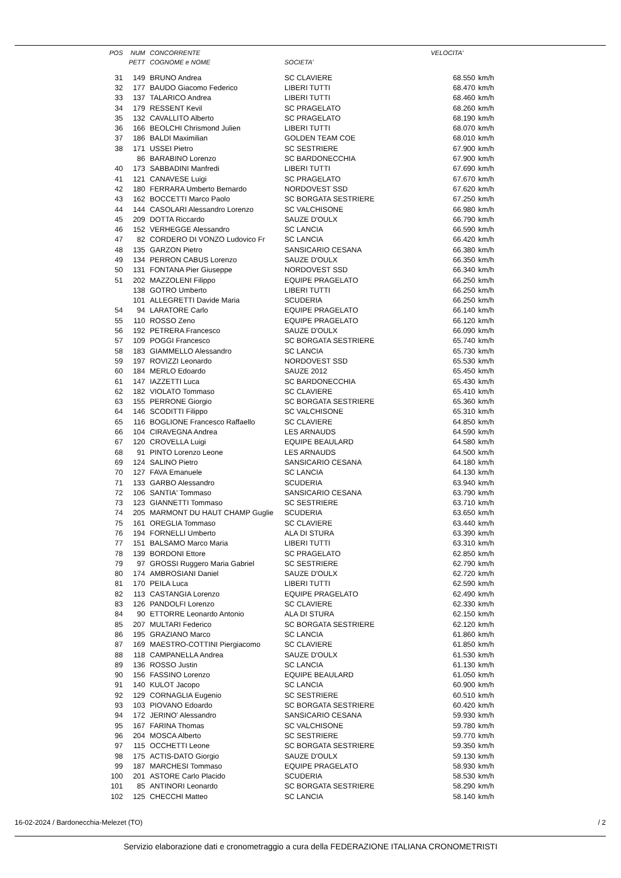| POS | NUM | CONCORRENTE | | VELOCITA' | |
| --- | --- | --- | --- | --- | --- |
| | PETT | COGNOME e NOME | SOCIETA' | | |
| 31 | 149 | BRUNO Andrea | SC CLAVIERE | 68.550 | km/h |
| 32 | 177 | BAUDO Giacomo Federico | LIBERI TUTTI | 68.470 | km/h |
| 33 | 137 | TALARICO Andrea | LIBERI TUTTI | 68.460 | km/h |
| 34 | 179 | RESSENT Kevil | SC PRAGELATO | 68.260 | km/h |
| 35 | 132 | CAVALLITO Alberto | SC PRAGELATO | 68.190 | km/h |
| 36 | 166 | BEOLCHI Chrismond Julien | LIBERI TUTTI | 68.070 | km/h |
| 37 | 186 | BALDI Maximilian | GOLDEN TEAM COE | 68.010 | km/h |
| 38 | 171 | USSEI Pietro | SC SESTRIERE | 67.900 | km/h |
| | 86 | BARABINO Lorenzo | SC BARDONECCHIA | 67.900 | km/h |
| 40 | 173 | SABBADINI Manfredi | LIBERI TUTTI | 67.690 | km/h |
| 41 | 121 | CANAVESE Luigi | SC PRAGELATO | 67.670 | km/h |
| 42 | 180 | FERRARA Umberto Bernardo | NORDOVEST SSD | 67.620 | km/h |
| 43 | 162 | BOCCETTI Marco Paolo | SC BORGATA SESTRIERE | 67.250 | km/h |
| 44 | 144 | CASOLARI Alessandro Lorenzo | SC VALCHISONE | 66.980 | km/h |
| 45 | 209 | DOTTA Riccardo | SAUZE D'OULX | 66.790 | km/h |
| 46 | 152 | VERHEGGE Alessandro | SC LANCIA | 66.590 | km/h |
| 47 | 82 | CORDERO DI VONZO Ludovico Fr | SC LANCIA | 66.420 | km/h |
| 48 | 135 | GARZON Pietro | SANSICARIO CESANA | 66.380 | km/h |
| 49 | 134 | PERRON CABUS Lorenzo | SAUZE D'OULX | 66.350 | km/h |
| 50 | 131 | FONTANA Pier Giuseppe | NORDOVEST SSD | 66.340 | km/h |
| 51 | 202 | MAZZOLENI Filippo | EQUIPE PRAGELATO | 66.250 | km/h |
| | 138 | GOTRO Umberto | LIBERI TUTTI | 66.250 | km/h |
| | 101 | ALLEGRETTI Davide Maria | SCUDERIA | 66.250 | km/h |
| 54 | 94 | LARATORE Carlo | EQUIPE PRAGELATO | 66.140 | km/h |
| 55 | 110 | ROSSO Zeno | EQUIPE PRAGELATO | 66.120 | km/h |
| 56 | 192 | PETRERA Francesco | SAUZE D'OULX | 66.090 | km/h |
| 57 | 109 | POGGI Francesco | SC BORGATA SESTRIERE | 65.740 | km/h |
| 58 | 183 | GIAMMELLO Alessandro | SC LANCIA | 65.730 | km/h |
| 59 | 197 | ROVIZZI Leonardo | NORDOVEST SSD | 65.530 | km/h |
| 60 | 184 | MERLO Edoardo | SAUZE 2012 | 65.450 | km/h |
| 61 | 147 | IAZZETTI Luca | SC BARDONECCHIA | 65.430 | km/h |
| 62 | 182 | VIOLATO Tommaso | SC CLAVIERE | 65.410 | km/h |
| 63 | 155 | PERRONE Giorgio | SC BORGATA SESTRIERE | 65.360 | km/h |
| 64 | 146 | SCODITTI Filippo | SC VALCHISONE | 65.310 | km/h |
| 65 | 116 | BOGLIONE Francesco Raffaello | SC CLAVIERE | 64.850 | km/h |
| 66 | 104 | CIRAVEGNA Andrea | LES ARNAUDS | 64.590 | km/h |
| 67 | 120 | CROVELLA Luigi | EQUIPE BEAULARD | 64.580 | km/h |
| 68 | 91 | PINTO Lorenzo Leone | LES ARNAUDS | 64.500 | km/h |
| 69 | 124 | SALINO Pietro | SANSICARIO CESANA | 64.180 | km/h |
| 70 | 127 | FAVA Emanuele | SC LANCIA | 64.130 | km/h |
| 71 | 133 | GARBO Alessandro | SCUDERIA | 63.940 | km/h |
| 72 | 106 | SANTIA' Tommaso | SANSICARIO CESANA | 63.790 | km/h |
| 73 | 123 | GIANNETTI Tommaso | SC SESTRIERE | 63.710 | km/h |
| 74 | 205 | MARMONT DU HAUT CHAMP Guglie | SCUDERIA | 63.650 | km/h |
| 75 | 161 | OREGLIA Tommaso | SC CLAVIERE | 63.440 | km/h |
| 76 | 194 | FORNELLI Umberto | ALA DI STURA | 63.390 | km/h |
| 77 | 151 | BALSAMO Marco Maria | LIBERI TUTTI | 63.310 | km/h |
| 78 | 139 | BORDONI Ettore | SC PRAGELATO | 62.850 | km/h |
| 79 | 97 | GROSSI Ruggero Maria Gabriel | SC SESTRIERE | 62.790 | km/h |
| 80 | 174 | AMBROSIANI Daniel | SAUZE D'OULX | 62.720 | km/h |
| 81 | 170 | PEILA Luca | LIBERI TUTTI | 62.590 | km/h |
| 82 | 113 | CASTANGIA Lorenzo | EQUIPE PRAGELATO | 62.490 | km/h |
| 83 | 126 | PANDOLFI Lorenzo | SC CLAVIERE | 62.330 | km/h |
| 84 | 90 | ETTORRE Leonardo Antonio | ALA DI STURA | 62.150 | km/h |
| 85 | 207 | MULTARI Federico | SC BORGATA SESTRIERE | 62.120 | km/h |
| 86 | 195 | GRAZIANO Marco | SC LANCIA | 61.860 | km/h |
| 87 | 169 | MAESTRO-COTTINI Piergiacomo | SC CLAVIERE | 61.850 | km/h |
| 88 | 118 | CAMPANELLA Andrea | SAUZE D'OULX | 61.530 | km/h |
| 89 | 136 | ROSSO Justin | SC LANCIA | 61.130 | km/h |
| 90 | 156 | FASSINO Lorenzo | EQUIPE BEAULARD | 61.050 | km/h |
| 91 | 140 | KULOT Jacopo | SC LANCIA | 60.900 | km/h |
| 92 | 129 | CORNAGLIA Eugenio | SC SESTRIERE | 60.510 | km/h |
| 93 | 103 | PIOVANO Edoardo | SC BORGATA SESTRIERE | 60.420 | km/h |
| 94 | 172 | JERINO' Alessandro | SANSICARIO CESANA | 59.930 | km/h |
| 95 | 167 | FARINA Thomas | SC VALCHISONE | 59.780 | km/h |
| 96 | 204 | MOSCA Alberto | SC SESTRIERE | 59.770 | km/h |
| 97 | 115 | OCCHETTI Leone | SC BORGATA SESTRIERE | 59.350 | km/h |
| 98 | 175 | ACTIS-DATO Giorgio | SAUZE D'OULX | 59.130 | km/h |
| 99 | 187 | MARCHESI Tommaso | EQUIPE PRAGELATO | 58.930 | km/h |
| 100 | 201 | ASTORE Carlo Placido | SCUDERIA | 58.530 | km/h |
| 101 | 85 | ANTINORI Leonardo | SC BORGATA SESTRIERE | 58.290 | km/h |
| 102 | 125 | CHECCHI Matteo | SC LANCIA | 58.140 | km/h |
16-02-2024 / Bardonecchia-Melezet (TO) / 2
Servizio elaborazione dati e cronometraggio a cura della FEDERAZIONE ITALIANA CRONOMETRISTI